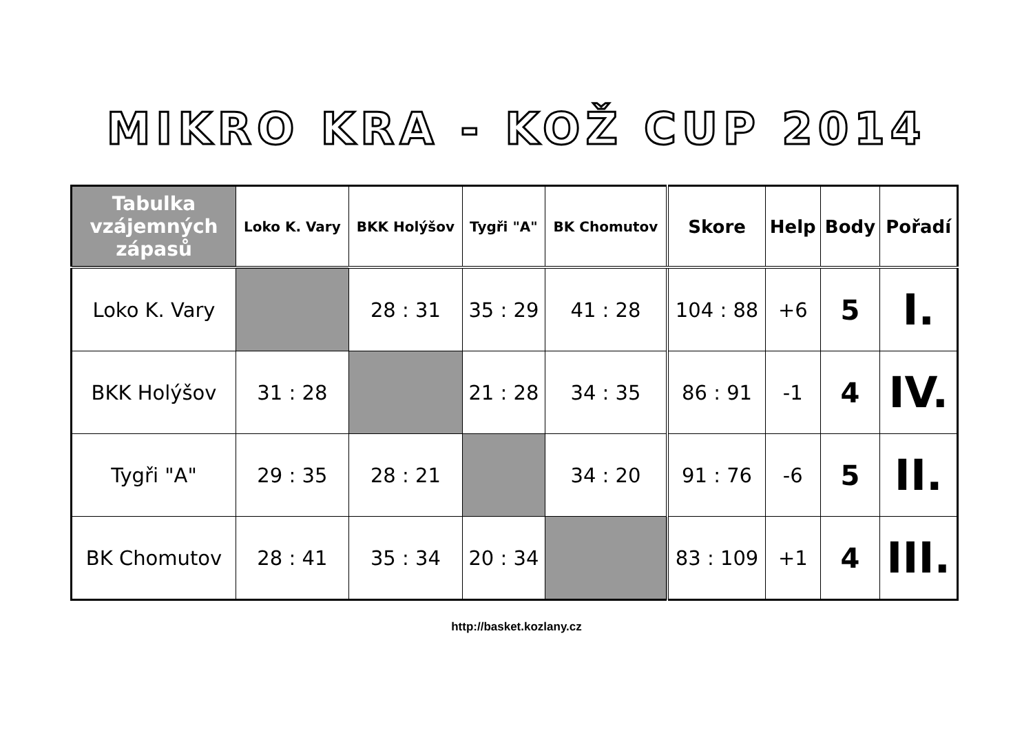MIKRO KRA - KOŽ CUP 2014
| Tabulka vzájemných zápasů | Loko K. Vary | BKK Holýšov | Tygři "A" | BK Chomutov | Skore | Help | Body | Pořadí |
| --- | --- | --- | --- | --- | --- | --- | --- | --- |
| Loko K. Vary | | 28 : 31 | 35 : 29 | 41 : 28 | 104 : 88 | +6 | 5 | I. |
| BKK Holýšov | 31 : 28 | | 21 : 28 | 34 : 35 | 86 : 91 | -1 | 4 | IV. |
| Tygři "A" | 29 : 35 | 28 : 21 | | 34 : 20 | 91 : 76 | -6 | 5 | II. |
| BK Chomutov | 28 : 41 | 35 : 34 | 20 : 34 | | 83 : 109 | +1 | 4 | III. |
http://basket.kozlany.cz